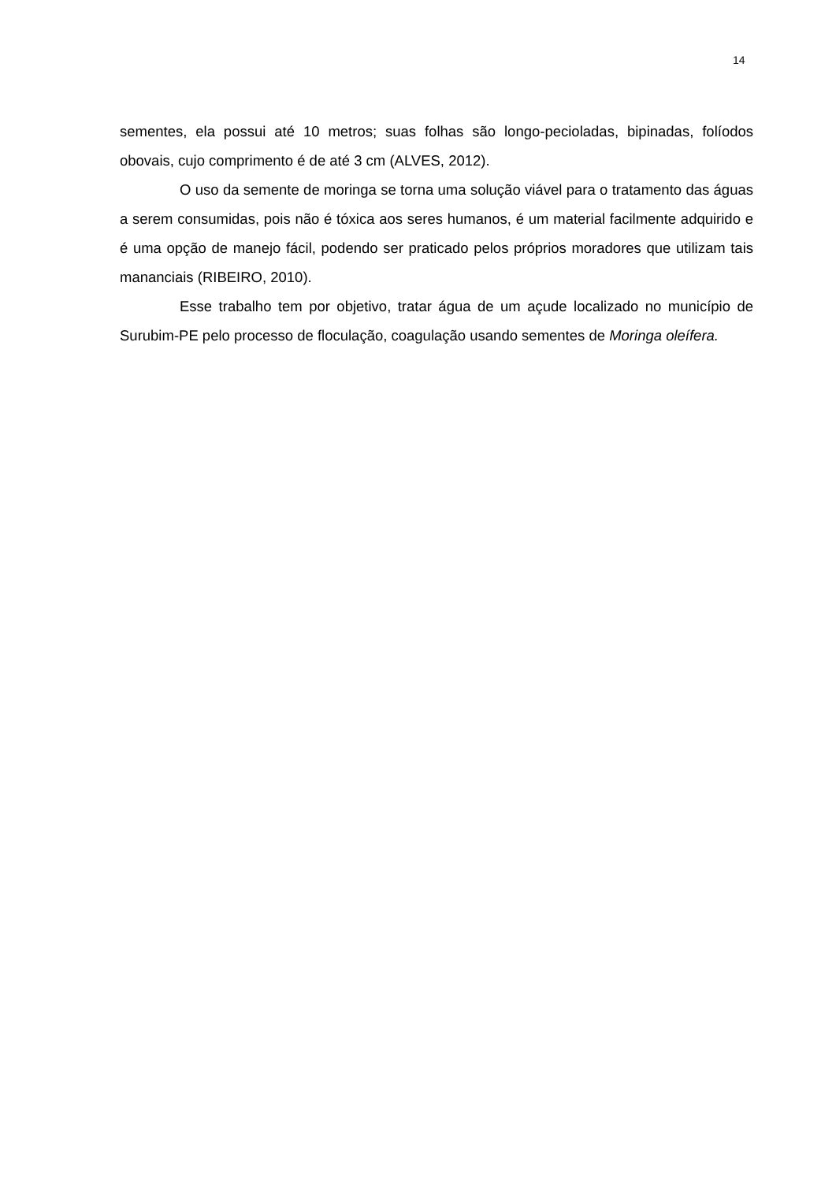14
sementes, ela possui até 10 metros; suas folhas são longo-pecioladas, bipinadas, folíodos obovais, cujo comprimento é de até 3 cm (ALVES, 2012).
O uso da semente de moringa se torna uma solução viável para o tratamento das águas a serem consumidas, pois não é tóxica aos seres humanos, é um material facilmente adquirido e é uma opção de manejo fácil, podendo ser praticado pelos próprios moradores que utilizam tais mananciais (RIBEIRO, 2010).
Esse trabalho tem por objetivo, tratar água de um açude localizado no município de Surubim-PE pelo processo de floculação, coagulação usando sementes de Moringa oleífera.